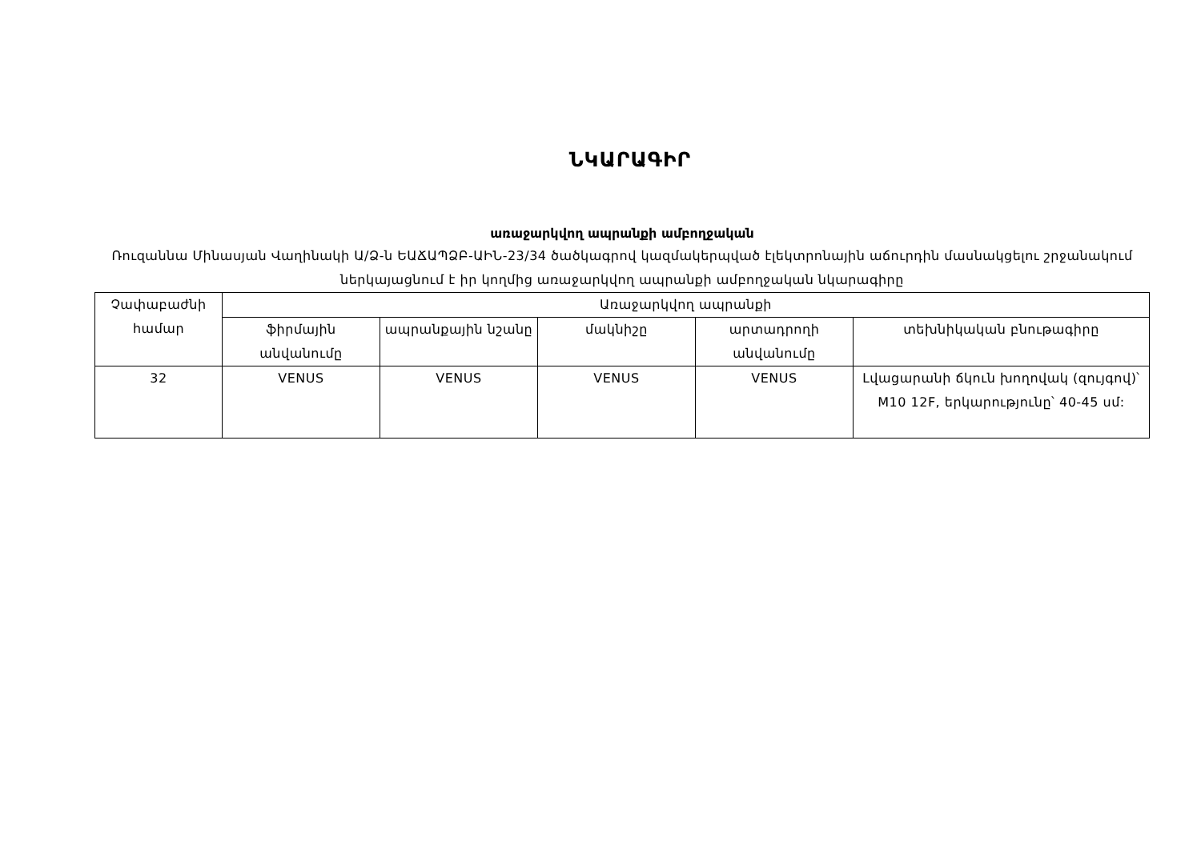ՆԿԱՐԱԳԻՐ
առաջարկվող ապրանքի ամբողջական
Ռուզաննա Մինասյան Վաղինակի Ա/Ձ-ն ԵԱՃԱՊՁԲ-ԱԻՆ-23/34 ծածկագրով կազմակերպված էլեկտրոնային աճուրդին մասնակցելու շրջանակում ներկայացնում է իր կողմից առաջարկվող ապրանքի ամբողջական նկարագիրը
| Չափաբաժնի համար | Առաջարկվող ապրանքի | | | | |
| --- | --- | --- | --- | --- | --- |
| | ֆիրմային անվանումը | ապրանքային նշանը | մակնիշը | արտադրողի անվանումը | տեխնիկական բնութագիրը |
| 32 | VENUS | VENUS | VENUS | VENUS | Լվացարանի ճկուն խողովակ (զույգով)՝ M10 12F, երկարությունը՝ 40-45 սմ: |